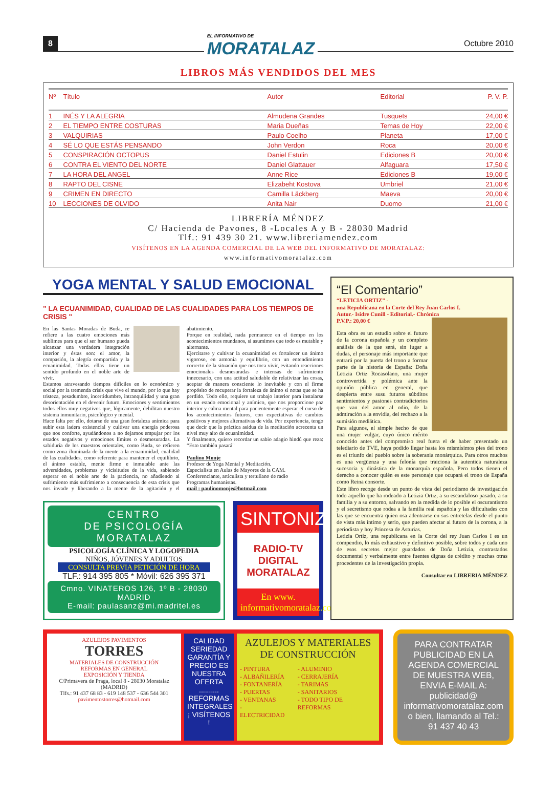8
EL INFORMATIVO DE
MORATALAZ
Octubre 2010
LIBROS MÁS VENDIDOS DEL MES
| Nº | Título | Autor | Editorial | P. V. P. |
| --- | --- | --- | --- | --- |
| 1 | INÉS Y LA ALEGRIA | Almudena Grandes | Tusquets | 24,00 € |
| 2 | EL TIEMPO ENTRE COSTURAS | Maria Dueñas | Temas de Hoy | 22,00 € |
| 3 | VALQUIRIAS | Paulo Coelho | Planeta | 17,00 € |
| 4 | SÉ LO QUE ESTÁS PENSANDO | John Verdon | Roca | 20,00 € |
| 5 | CONSPIRACIÓN OCTOPUS | Daniel Estulin | Ediciones B | 20,00 € |
| 6 | CONTRA EL VIENTO DEL NORTE | Daniel Glattauer | Alfaguara | 17,50 € |
| 7 | LA HORA DEL ANGEL | Anne Rice | Ediciones B | 19,00 € |
| 8 | RAPTO DEL CISNE | Elizabeht Kostova | Umbriel | 21,00 € |
| 9 | CRIMEN EN DIRECTO | Camilla Läckberg | Maeva | 20,00 € |
| 10 | LECCIONES DE OLVIDO | Anita Nair | Duomo | 21,00 € |
LIBRERÍA MÉNDEZ
C/ Hacienda de Pavones, 8 -Locales A y B - 28030 Madrid
Tlf.: 91 439 30 21. www.libreriamendez.com
VISÍTENOS EN LA AGENDA COMERCIAL DE LA WEB DEL INFORMATIVO DE MORATALAZ:
www.informativomoratalaz.com
YOGA MENTAL Y SALUD EMOCIONAL
" LA ECUANIMIDAD, CUALIDAD DE LAS CUALIDADES PARA LOS TIEMPOS DE CRISIS "
En las Santas Moradas de Buda, re refiere a las cuatro emociones más sublimes para que el ser humano pueda alcanzar una verdadera integración interior y éstas son: el amor, la compasión, la alegría compartida y la ecuanimidad. Todas ellas tiene un sentido profundo en el noble arte de vivir.
Estamos atravesando tiempos difíciles en lo económico y social por la tremenda crisis que vive el mundo, por lo que hay tristeza, pesadumbre, incertidumbre, intranquilidad y una gran desorientación en el devenir futuro. Emociones y sentimientos todos ellos muy negativos que, lógicamente, debilitan nuestro sistema inmunitario, psicológico y mental.
Hace falta por ello, dotarse de una gran fortaleza anímica para subir esta ladera existencial y cultivar una energía poderosa que nos conforte, ayudándonos a no dejarnos empujar por los estados negativos y emociones límites o desmesuradas. La sabiduría de los maestros orientales, como Buda, se refieren como zona iluminada de la mente a la ecuanimidad, cualidad de las cualidades, como referente para mantener el equilibrio, el ánimo estable, mente firme e inmutable ante las adversidades, problemas y vicisitudes de la vida, sabiendo esperar en el noble arte de la paciencia, no añadiendo al sufrimiento más sufrimiento a consecuencia de esta crisis que nos invade y liberando a la mente de la agitación y el abatimiento.
Porque en realidad, nada permanece en el tiempo en los acontecimientos mundanos, si asumimos que todo es mutable y alternante.
Ejercitarse y cultivar la ecuanimidad es fortalecer un ánimo vigoroso, en armonía y equilibrio, con un entendimiento correcto de la situación que nos toca vivir, evitando reacciones emocionales desmesuradas e intensas de sufrimiento innecesario, con una actitud saludable de relativizar las cosas, aceptar de manera consciente lo inevitable y con el firme propósito de recuperar la fortaleza de ánimo si notas que se ha perdido. Todo ello, requiere un trabajo interior para instalarse en un estado emocional y anímico, que nos proporcione paz interior y calma mental para pacientemente esperar el curso de los acontecimientos futuros, con expectativas de cambios positivos y mejores alternativas de vida. Por experiencia, tengo que decir que la práctica asidua de la meditación acrecenta un nivel muy alto de ecuanimidad.
Y finalmente, quiero recordar un sabio adagio hindú que reza: “Esto también pasará"
Paulino Monje
Profesor de Yoga Mental y Meditación.
Especialista en Aulas de Mayores de la CAM.
Conferenciante, articulista y tertuliano de radio
Programas humanistas.
mail : paulinomonje@hotmail.com
CENTRO
DE PSICOLOGÍA
MORATALAZ
PSICOLOGÍA CLÍNICA Y LOGOPEDIA
NIÑOS, JÓVENES Y ADULTOS
CONSULTA PREVIA PETICIÓN DE HORA
TLF.: 914 395 805 * Móvil: 626 395 371
Cmno. VINATEROS 126, 1º B - 28030 MADRID
E-mail: paulasanz@mi.madritel.es
SINTONIZA
RADIO-TV DIGITAL MORATALAZ
En www. informativomoratalaz.com
“El Comentario”
“LETICIA ORTIZ” -
una Republicana en la Corte del Rey Juan Carlos I.
Autor.- Isidre Cunill - Editorial.- Chrónica
P.V.P.: 20,00 €
Esta obra es un estudio sobre el futuro de la corona española y un completo análisis de la que será, sin lugar a dudas, el personaje más importante que entrará por la puerta del trono a formar parte de la historia de España: Doña Letizia Ortiz Rocasolano, una mujer controvertida y polémica ante la opinión pública en general, que despierta entre susu futuros súbditos sentimientos y pasiones contradictorios que van del amor al odio, de la admiración a la envidia, del rechazo a la sumisión mediática.
Para algunos, el simple hecho de que una mujer vulgar, cuyo único mérito conocido antes del compromiso real fuera el de haber presentado un telediario de TVE, haya podido llegar hasta los mismísimos pies del trono es el triunfo del pueblo sobre la soberanía monárquica. Para otros muchos es una vergüenza y una felonía que traiciona la autentica naturaleza sucesoria y dinástica de la monarquía española. Pero todos tienen el derecho a conocer quién es este personaje que ocupará el trono de España como Reina consorte.
Este libro recoge desde un punto de vista del periodismo de investigación todo aquello que ha rodeado a Letizia Ortiz, a su escandaloso pasado, a su familia y a su entorno, salvando en la medida de lo posible el oscurantismo y el secretismo que rodea a la familia real española y las dificultades con las que se encuentra quien osa adentrarse en sus entretelas desde el punto de vista más íntimo y serio, que pueden afectar al futuro de la corona, a la periodista y hoy Princesa de Asturias.
Letizia Ortiz, una republicana en la Corte del rey Juan Carlos I es un compendio, lo más exhaustivo y definitivo posible, sobre todos y cada uno de esos secretos mejor guardados de Doña Letizia, contrastados documental y verbalmente entre fuentes dignas de crédito y muchas otras procedentes de la investigación propia.
Consultar en LIBRERIA MÉNDEZ
AZULEJOS PAVIMENTOS
TORRES
MATERIALES DE CONSTRUCCIÓN
REFORMAS EN GENERAL
EXPOSICIÓN Y TIENDA
C/Primavera de Praga, local 8 - 28030 Moratalaz (MADRID)
Tlfs.: 91 437 68 83 - 619 148 537 - 636 544 301
pavimentostorres@hotmail.com
CALIDAD
SERIEDAD
GARANTÍA Y PRECIO ES NUESTRA OFERTA
..........
REFORMAS INTEGRALES
¡ VISÍTENOS !
AZULEJOS Y MATERIALES DE CONSTRUCCIÓN
- PINTURA
- ALBAÑILERÍA
- FONTANERÍA
- PUERTAS
- VENTANAS
- ELECTRICIDAD
- ALUMINIO
- CERRAJERÍA
- TARIMAS
- SANITARIOS
- TODO TIPO DE REFORMAS
PARA CONTRATAR PUBLICIDAD EN LA AGENDA COMERCIAL DE MUESTRA WEB, ENVIA E-MAIL A:
publicidad@
informativomoratalaz.com
o bien, llamando al Tel.:
91 437 40 43